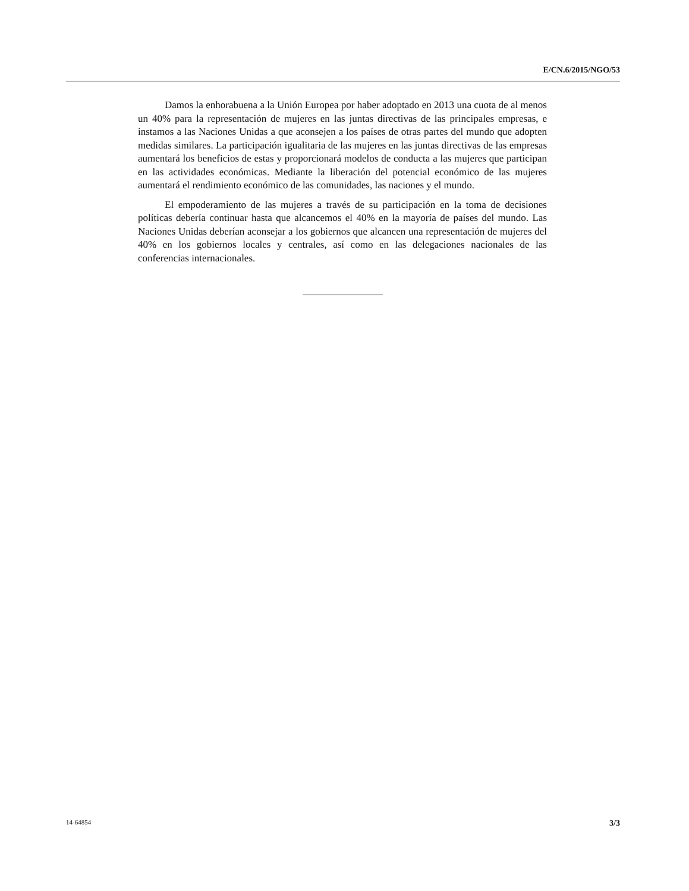E/CN.6/2015/NGO/53
Damos la enhorabuena a la Unión Europea por haber adoptado en 2013 una cuota de al menos un 40% para la representación de mujeres en las juntas directivas de las principales empresas, e instamos a las Naciones Unidas a que aconsejen a los países de otras partes del mundo que adopten medidas similares. La participación igualitaria de las mujeres en las juntas directivas de las empresas aumentará los beneficios de estas y proporcionará modelos de conducta a las mujeres que participan en las actividades económicas. Mediante la liberación del potencial económico de las mujeres aumentará el rendimiento económico de las comunidades, las naciones y el mundo.
El empoderamiento de las mujeres a través de su participación en la toma de decisiones políticas debería continuar hasta que alcancemos el 40% en la mayoría de países del mundo. Las Naciones Unidas deberían aconsejar a los gobiernos que alcancen una representación de mujeres del 40% en los gobiernos locales y centrales, así como en las delegaciones nacionales de las conferencias internacionales.
14-64854 3/3